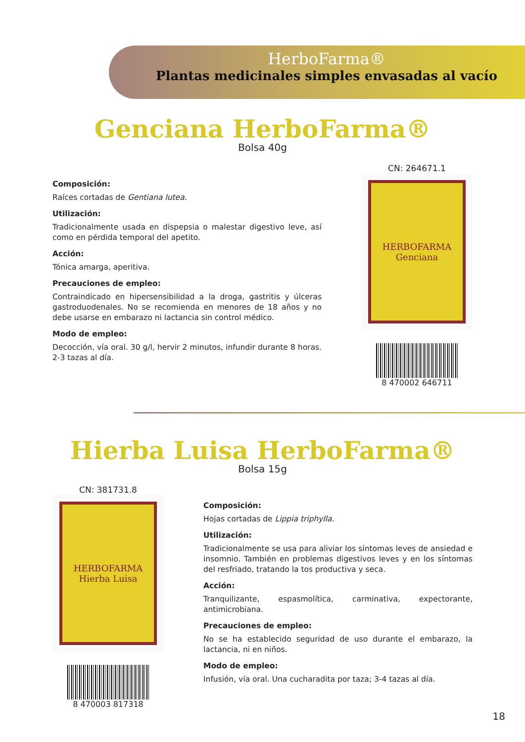HerboFarma®
Plantas medicinales simples envasadas al vacío
Genciana HerboFarma®
Bolsa 40g
Composición:
Raíces cortadas de Gentiana lutea.
Utilización:
Tradicionalmente usada en dispepsia o malestar digestivo leve, así como en pérdida temporal del apetito.
Acción:
Tónica amarga, aperitiva.
Precauciones de empleo:
Contraindicado en hipersensibilidad a la droga, gastritis y úlceras gastroduodenales. No se recomienda en menores de 18 años y no debe usarse en embarazo ni lactancia sin control médico.
Modo de empleo:
Decocción, vía oral. 30 g/l, hervir 2 minutos, infundir durante 8 horas. 2-3 tazas al día.
CN: 264671.1
HERBOFARMA
Genciana
8 470002 646711
Hierba Luisa HerboFarma®
Bolsa 15g
CN: 381731.8
HERBOFARMA
Hierba Luisa
8 470003 817318
Composición:
Hojas cortadas de Lippia triphylla.
Utilización:
Tradicionalmente se usa para aliviar los síntomas leves de ansiedad e insomnio. También en problemas digestivos leves y en los síntomas del resfriado, tratando la tos productiva y seca.
Acción:
Tranquilizante, espasmolítica, carminativa, expectorante, antimicrobiana.
Precauciones de empleo:
No se ha establecido seguridad de uso durante el embarazo, la lactancia, ni en niños.
Modo de empleo:
Infusión, vía oral. Una cucharadita por taza; 3-4 tazas al día.
18